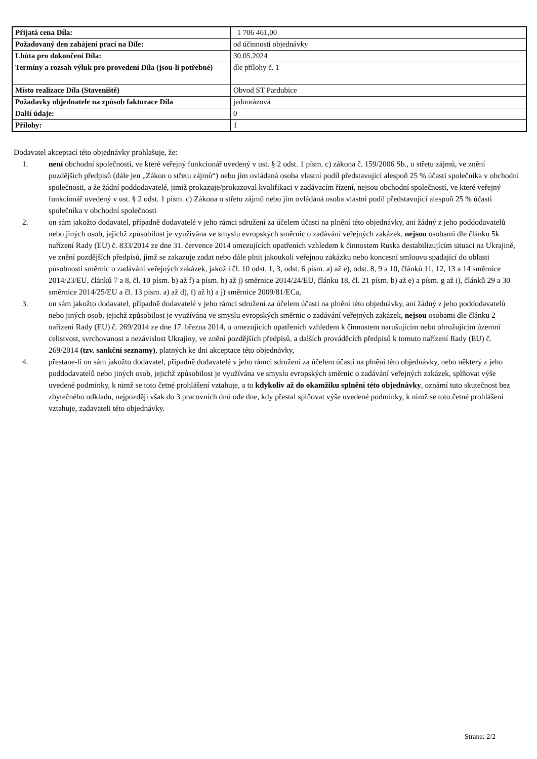| Přijatá cena Díla: | 1 706 461,00 |
| Požadovaný den zahájení prací na Díle: | od účinnosti objednávky |
| Lhůta pro dokončení Díla: | 30.05.2024 |
| Termíny a rozsah výluk pro provedení Díla (jsou-li potřebné) | dle přílohy č. 1 |
| Místo realizace Díla (Staveniště) | Obvod ST Pardubice |
| Požadavky objednatele na způsob fakturace Díla | jednorázová |
| Další údaje: | 0 |
| Přílohy: | 1 |
Dodavatel akceptací této objednávky prohlašuje, že:
1. není obchodní společností, ve které veřejný funkcionář uvedený v ust. § 2 odst. 1 písm. c) zákona č. 159/2006 Sb., o střetu zájmů, ve znění pozdějších předpisů (dále jen „Zákon o střetu zájmů“) nebo jím ovládaná osoba vlastní podíl představující alespoň 25 % účasti společníka v obchodní společnosti, a že žádní poddodavatelé, jimiž prokazuje/prokazoval kvalifikaci v zadávacím řízení, nejsou obchodní společností, ve které veřejný funkcionář uvedený v ust. § 2 odst. 1 písm. c) Zákona o střetu zájmů nebo jím ovládaná osoba vlastní podíl představující alespoň 25 % účasti společníka v obchodní společnosti
2. on sám jakožto dodavatel, případně dodavatelé v jeho rámci sdružení za účelem účasti na plnění této objednávky, ani žádný z jeho poddodavatelů nebo jiných osob, jejichž způsobilost je využívána ve smyslu evropských směrnic o zadávání veřejných zakázek, nejsou osobami dle článku 5k nařízení Rady (EU) č. 833/2014 ze dne 31. července 2014 omezujících opatřeních vzhledem k činnostem Ruska destabilizujícím situaci na Ukrajině, ve znění pozdějších předpisů, jimž se zakazuje zadat nebo dále plnit jakoukoli veřejnou zakázku nebo koncesní smlouvu spadající do oblasti působnosti směrnic o zadávání veřejných zakázek, jakož i čl. 10 odst. 1, 3, odst. 6 písm. a) až e), odst. 8, 9 a 10, článků 11, 12, 13 a 14 směrnice 2014/23/EU, článků 7 a 8, čl. 10 písm. b) až f) a písm. h) až j) směrnice 2014/24/EU, článku 18, čl. 21 písm. b) až e) a písm. g až i), článků 29 a 30 směrnice 2014/25/EU a čl. 13 písm. a) až d), f) až h) a j) směrnice 2009/81/ECa,
3. on sám jakožto dodavatel, případně dodavatelé v jeho rámci sdružení za účelem účasti na plnění této objednávky, ani žádný z jeho poddodavatelů nebo jiných osob, jejichž způsobilost je využívána ve smyslu evropských směrnic o zadávání veřejných zakázek, nejsou osobami dle článku 2 nařízení Rady (EU) č. 269/2014 ze dne 17. března 2014, o omezujících opatřeních vzhledem k činnostem narušujícím nebo ohrožujícím územní celistvost, svrchovanost a nezávislost Ukrajiny, ve znění pozdějších předpisů, a dalších prováděcích předpisů k tomuto nařízení Rady (EU) č. 269/2014 (tzv. sankční seznamy), platných ke dni akceptace této objednávky,
4. přestane-li on sám jakožto dodavatel, případně dodavatelé v jeho rámci sdružení za účelem účasti na plnění této objednávky, nebo některý z jeho poddodavatelů nebo jiných osob, jejichž způsobilost je využívána ve smyslu evropských směrnic o zadávání veřejných zakázek, splňovat výše uvedené podmínky, k nimž se toto četné prohlášení vztahuje, a to kdykoliv až do okamžiku splnění této objednávky, oznámí tuto skutečnost bez zbytečného odkladu, nejpozději však do 3 pracovních dnů ode dne, kdy přestal splňovat výše uvedené podmínky, k nimž se toto četné prohlášení vztahuje, zadavateli této objednávky.
Strana: 2/2